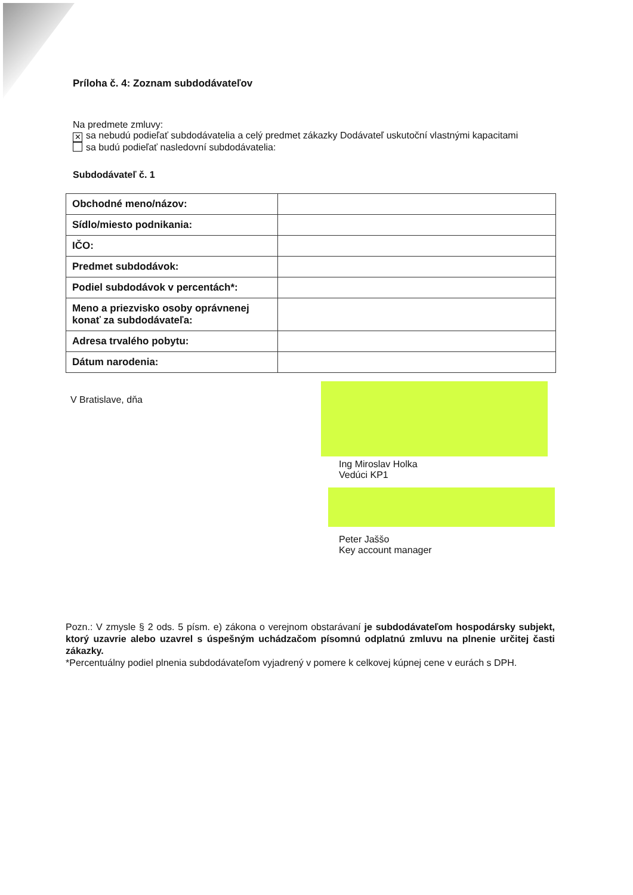Príloha č. 4: Zoznam subdodávateľov
Na predmete zmluvy:
✕ sa nebudú podieľať subdodávatelia a celý predmet zákazky Dodávateľ uskutoční vlastnými kapacitami
sa budú podieľať nasledovní subdodávatelia:
Subdodávateľ č. 1
| Obchodné meno/názov: | |
| Sídlo/miesto podnikania: | |
| IČO: | |
| Predmet subdodávok: | |
| Podiel subdodávok v percentách*: | |
| Meno a priezvisko osoby oprávnenej konať za subdodávateľa: | |
| Adresa trvalého pobytu: | |
| Dátum narodenia: | |
V Bratislave, dňa
Ing Miroslav Holka
Vedúci KP1
Peter Jaššo
Key account manager
Pozn.: V zmysle § 2 ods. 5 písm. e) zákona o verejnom obstarávaní je subdodávateľom hospodársky subjekt, ktorý uzavrie alebo uzavrel s úspešným uchádzačom písomnú odplatnú zmluvu na plnenie určitej časti zákazky.
*Percentuálny podiel plnenia subdodávateľom vyjadrený v pomere k celkovej kúpnej cene v eurách s DPH.